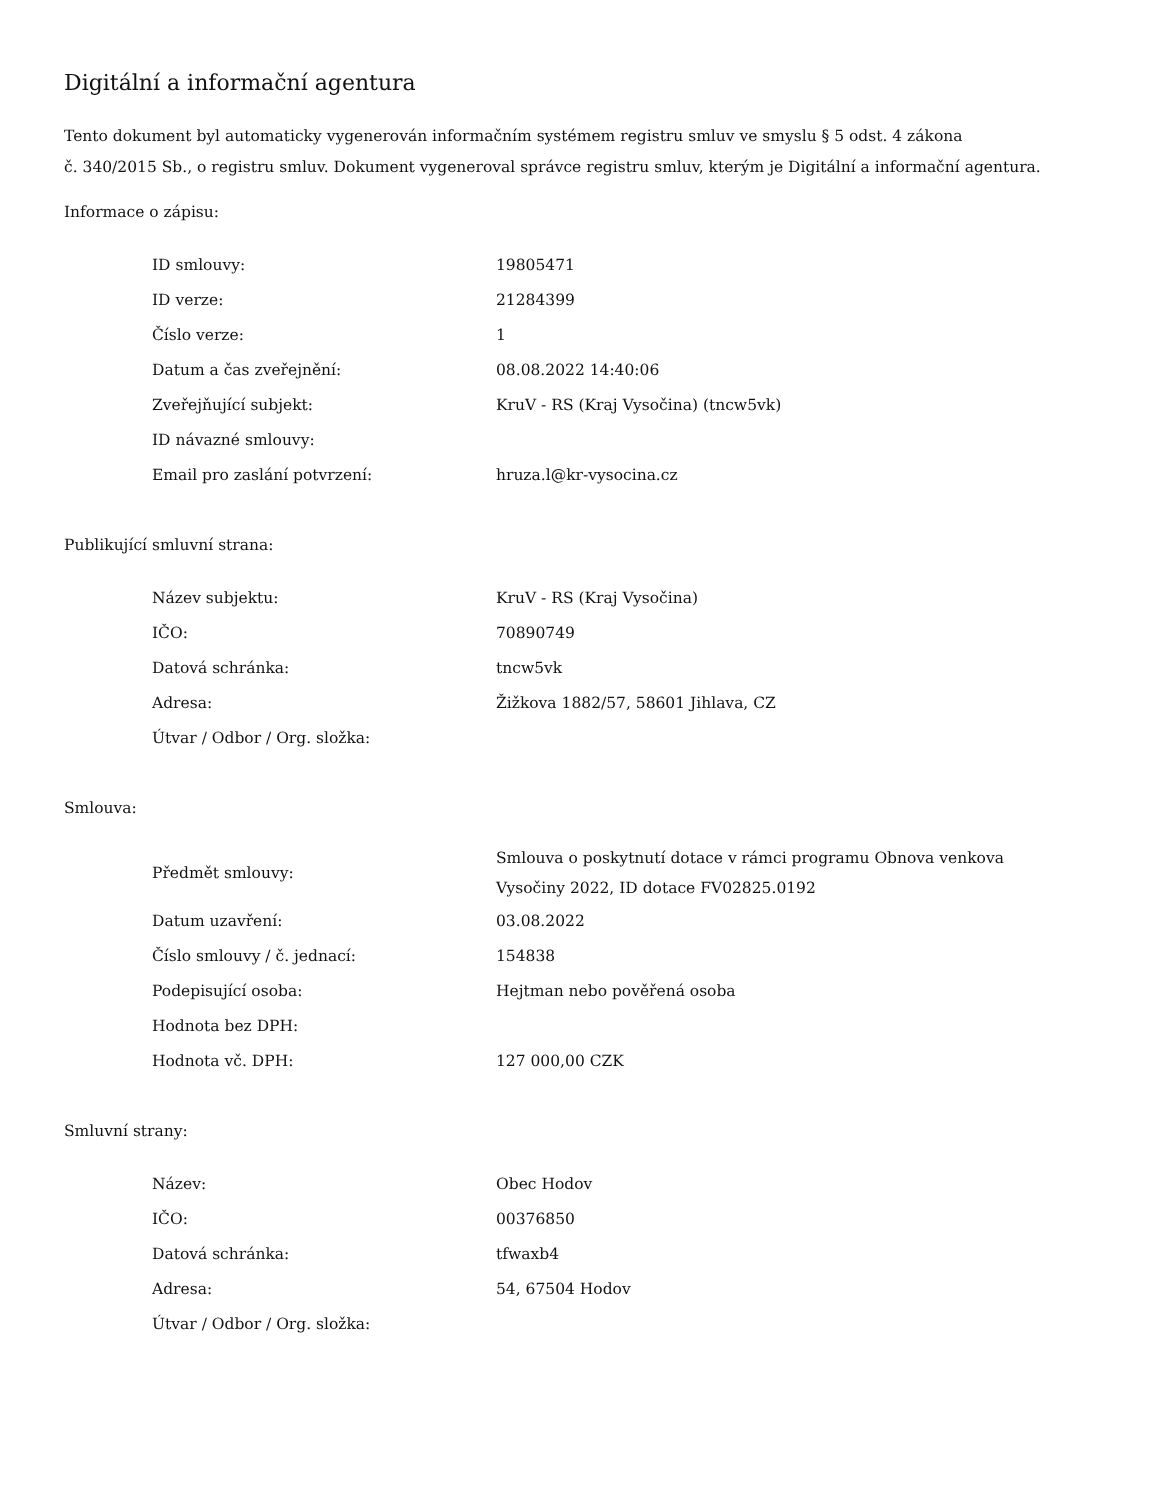Digitální a informační agentura
Tento dokument byl automaticky vygenerován informačním systémem registru smluv ve smyslu § 5 odst. 4 zákona
č. 340/2015 Sb., o registru smluv. Dokument vygeneroval správce registru smluv, kterým je Digitální a informační agentura.
Informace o zápisu:
| ID smlouvy: | 19805471 |
| ID verze: | 21284399 |
| Číslo verze: | 1 |
| Datum a čas zveřejnění: | 08.08.2022 14:40:06 |
| Zveřejňující subjekt: | KruV - RS (Kraj Vysočina) (tncw5vk) |
| ID návazné smlouvy: | |
| Email pro zaslání potvrzení: | hruza.l@kr-vysocina.cz |
Publikující smluvní strana:
| Název subjektu: | KruV - RS (Kraj Vysočina) |
| IČO: | 70890749 |
| Datová schránka: | tncw5vk |
| Adresa: | Žižkova 1882/57, 58601 Jihlava, CZ |
| Útvar / Odbor / Org. složka: | |
Smlouva:
| Předmět smlouvy: | Smlouva o poskytnutí dotace v rámci programu Obnova venkova Vysočiny 2022, ID dotace FV02825.0192 |
| Datum uzavření: | 03.08.2022 |
| Číslo smlouvy / č. jednací: | 154838 |
| Podepisující osoba: | Hejtman nebo pověřená osoba |
| Hodnota bez DPH: | |
| Hodnota vč. DPH: | 127 000,00 CZK |
Smluvní strany:
| Název: | Obec Hodov |
| IČO: | 00376850 |
| Datová schránka: | tfwaxb4 |
| Adresa: | 54, 67504 Hodov |
| Útvar / Odbor / Org. složka: | |